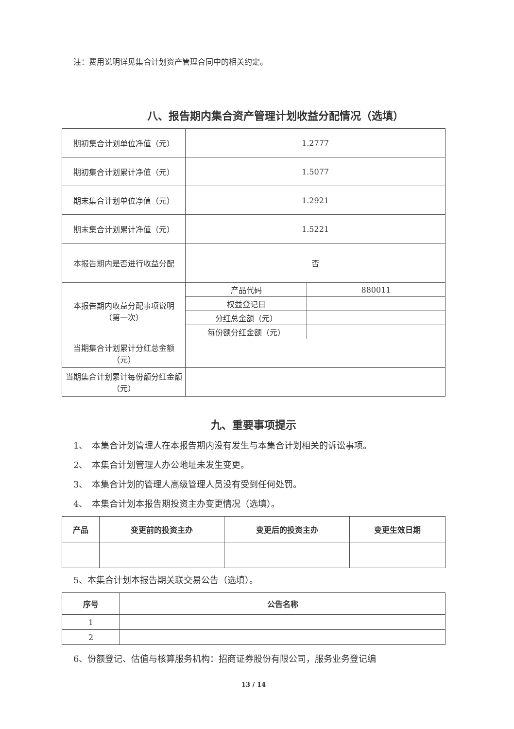注：费用说明详见集合计划资产管理合同中的相关约定。
八、报告期内集合资产管理计划收益分配情况（选填）
| 期初集合计划单位净值（元） | 1.2777 | |
| 期初集合计划累计净值（元） | 1.5077 | |
| 期末集合计划单位净值（元） | 1.2921 | |
| 期末集合计划累计净值（元） | 1.5221 | |
| 本报告期内是否进行收益分配 | 否 | |
| 本报告期内收益分配事项说明 （第一次） | 产品代码 | 880011 |
| | 权益登记日 | |
| | 分红总金额（元） | |
| | 每份额分红金额（元） | |
| 当期集合计划累计分红总金额（元） | | |
| 当期集合计划累计每份额分红金额（元） | | |
九、重要事项提示
1、　本集合计划管理人在本报告期内没有发生与本集合计划相关的诉讼事项。
2、　本集合计划管理人办公地址未发生变更。
3、　本集合计划的管理人高级管理人员没有受到任何处罚。
4、　本集合计划本报告期投资主办变更情况（选填）。
| 产品 | 变更前的投资主办 | 变更后的投资主办 | 变更生效日期 |
| --- | --- | --- | --- |
5、本集合计划本报告期关联交易公告（选填）。
| 序号 | 公告名称 |
| --- | --- |
| 1 | |
| 2 | |
6、份额登记、估值与核算服务机构：招商证券股份有限公司，服务业务登记编
13 / 14